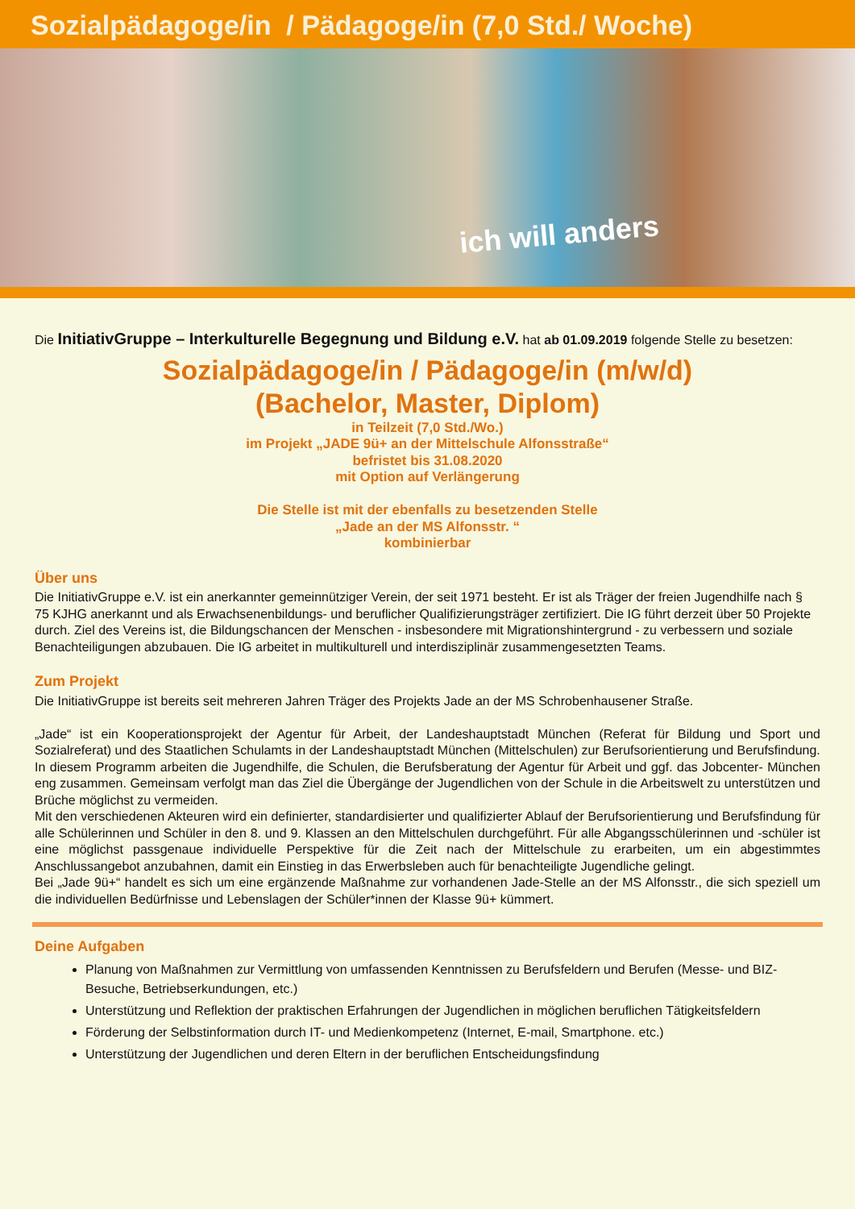Sozialpädagoge/in / Pädagoge/in (7,0 Std./ Woche)
ich will anders
Die InitiativGruppe – Interkulturelle Begegnung und Bildung e.V. hat ab 01.09.2019 folgende Stelle zu besetzen:
Sozialpädagoge/in / Pädagoge/in (m/w/d)
(Bachelor, Master, Diplom)
in Teilzeit (7,0 Std./Wo.)
im Projekt „JADE 9ü+ an der Mittelschule Alfonsstraße“
befristet bis 31.08.2020
mit Option auf Verlängerung
Die Stelle ist mit der ebenfalls zu besetzenden Stelle
„Jade an der MS Alfonsstr. “
kombinierbar
Über uns
Die InitiativGruppe e.V. ist ein anerkannter gemeinnütziger Verein, der seit 1971 besteht. Er ist als Träger der freien Jugendhilfe nach § 75 KJHG anerkannt und als Erwachsenenbildungs- und beruflicher Qualifizierungsträger zertifiziert. Die IG führt derzeit über 50 Projekte durch. Ziel des Vereins ist, die Bildungschancen der Menschen - insbesondere mit Migrationshintergrund - zu verbessern und soziale Benachteiligungen abzubauen. Die IG arbeitet in multikulturell und interdisziplinär zusammengesetzten Teams.
Zum Projekt
Die InitiativGruppe ist bereits seit mehreren Jahren Träger des Projekts Jade an der MS Schrobenhausener Straße.
„Jade“ ist ein Kooperationsprojekt der Agentur für Arbeit, der Landeshauptstadt München (Referat für Bildung und Sport und Sozialreferat) und des Staatlichen Schulamts in der Landeshauptstadt München (Mittelschulen) zur Berufsorientierung und Berufsfindung.
In diesem Programm arbeiten die Jugendhilfe, die Schulen, die Berufsberatung der Agentur für Arbeit und ggf. das Jobcenter- München eng zusammen. Gemeinsam verfolgt man das Ziel die Übergänge der Jugendlichen von der Schule in die Arbeitswelt zu unterstützen und Brüche möglichst zu vermeiden.
Mit den verschiedenen Akteuren wird ein definierter, standardisierter und qualifizierter Ablauf der Berufsorientierung und Berufsfindung für alle Schülerinnen und Schüler in den 8. und 9. Klassen an den Mittelschulen durchgeführt. Für alle Abgangsschülerinnen und -schüler ist eine möglichst passgenaue individuelle Perspektive für die Zeit nach der Mittelschule zu erarbeiten, um ein abgestimmtes Anschlussangebot anzubahnen, damit ein Einstieg in das Erwerbsleben auch für benachteiligte Jugendliche gelingt.
Bei „Jade 9ü+“ handelt es sich um eine ergänzende Maßnahme zur vorhandenen Jade-Stelle an der MS Alfonsstr., die sich speziell um die individuellen Bedürfnisse und Lebenslagen der Schüler*innen der Klasse 9ü+ kümmert.
Deine Aufgaben
Planung von Maßnahmen zur Vermittlung von umfassenden Kenntnissen zu Berufsfeldern und Berufen (Messe- und BIZ-Besuche, Betriebserkundungen, etc.)
Unterstützung und Reflektion der praktischen Erfahrungen der Jugendlichen in möglichen beruflichen Tätigkeitsfeldern
Förderung der Selbstinformation durch IT- und Medienkompetenz (Internet, E-mail, Smartphone. etc.)
Unterstützung der Jugendlichen und deren Eltern in der beruflichen Entscheidungsfindung